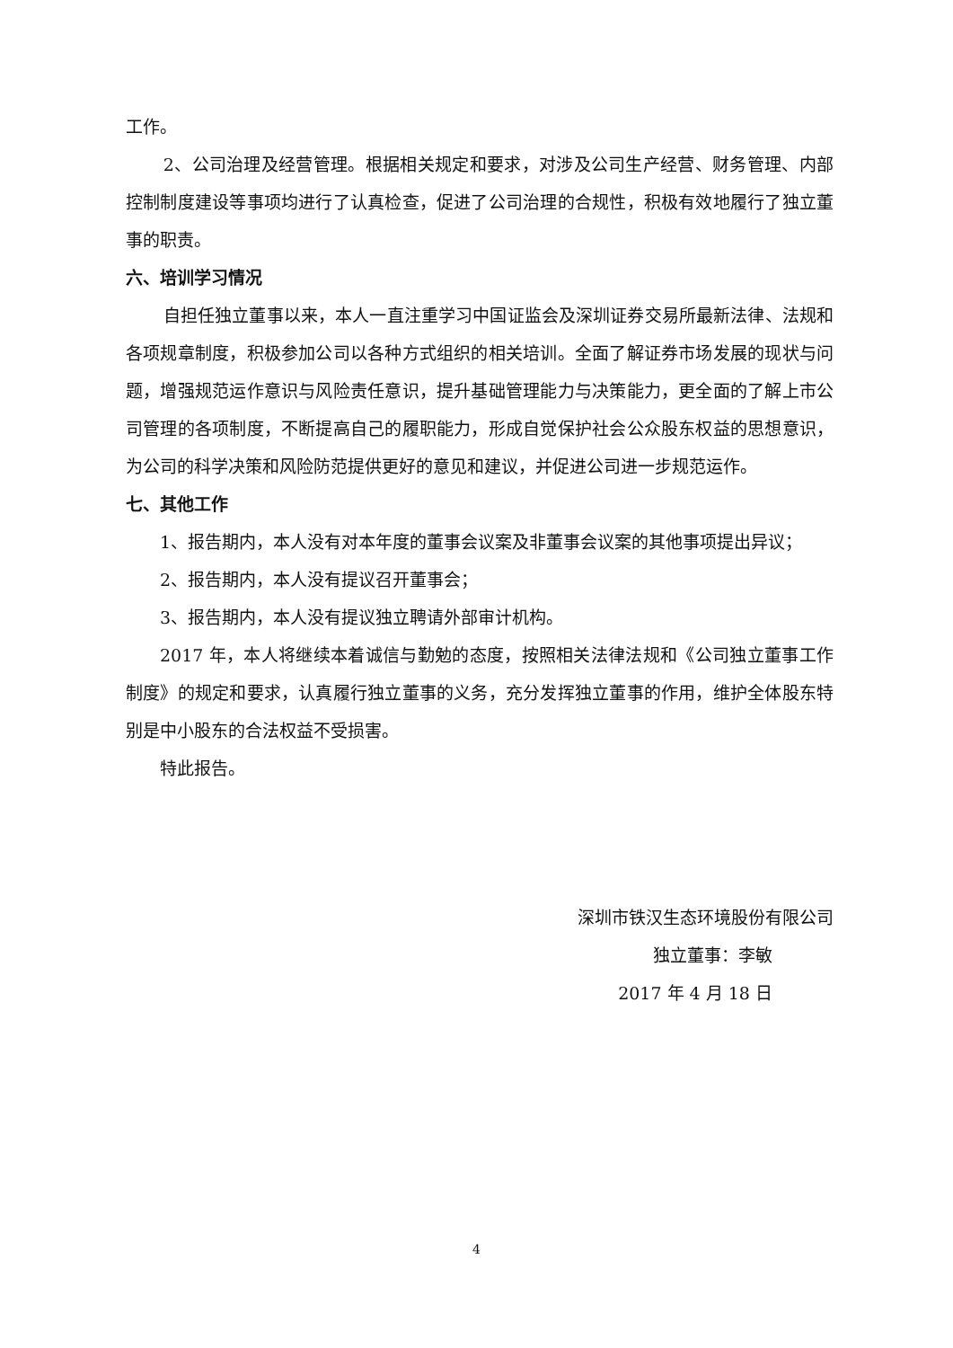工作。
2、公司治理及经营管理。根据相关规定和要求，对涉及公司生产经营、财务管理、内部控制制度建设等事项均进行了认真检查，促进了公司治理的合规性，积极有效地履行了独立董事的职责。
六、培训学习情况
自担任独立董事以来，本人一直注重学习中国证监会及深圳证券交易所最新法律、法规和各项规章制度，积极参加公司以各种方式组织的相关培训。全面了解证券市场发展的现状与问题，增强规范运作意识与风险责任意识，提升基础管理能力与决策能力，更全面的了解上市公司管理的各项制度，不断提高自己的履职能力，形成自觉保护社会公众股东权益的思想意识，为公司的科学决策和风险防范提供更好的意见和建议，并促进公司进一步规范运作。
七、其他工作
1、报告期内，本人没有对本年度的董事会议案及非董事会议案的其他事项提出异议；
2、报告期内，本人没有提议召开董事会；
3、报告期内，本人没有提议独立聘请外部审计机构。
2017 年，本人将继续本着诚信与勤勉的态度，按照相关法律法规和《公司独立董事工作制度》的规定和要求，认真履行独立董事的义务，充分发挥独立董事的作用，维护全体股东特别是中小股东的合法权益不受损害。
特此报告。
深圳市铁汉生态环境股份有限公司
独立董事：李敏
2017 年 4 月 18 日
4